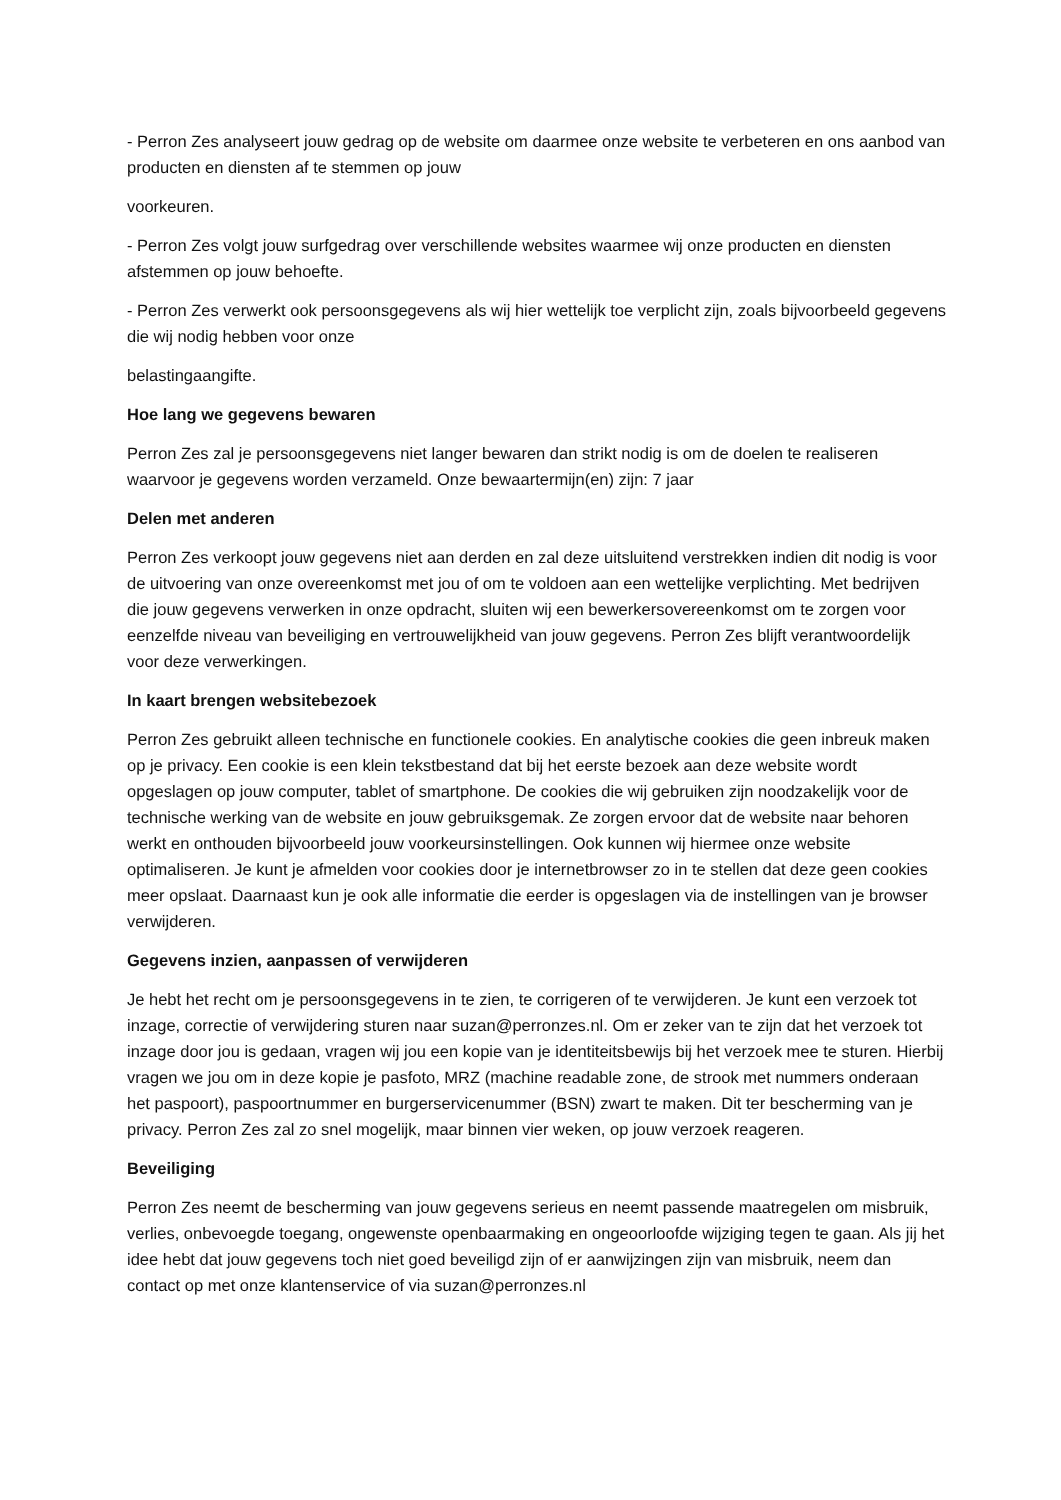- Perron Zes analyseert jouw gedrag op de website om daarmee onze website te verbeteren en ons aanbod van producten en diensten af te stemmen op jouw
voorkeuren.
- Perron Zes volgt jouw surfgedrag over verschillende websites waarmee wij onze producten en diensten afstemmen op jouw behoefte.
- Perron Zes verwerkt ook persoonsgegevens als wij hier wettelijk toe verplicht zijn, zoals bijvoorbeeld gegevens die wij nodig hebben voor onze
belastingaangifte.
Hoe lang we gegevens bewaren
Perron Zes zal je persoonsgegevens niet langer bewaren dan strikt nodig is om de doelen te realiseren waarvoor je gegevens worden verzameld. Onze bewaartermijn(en) zijn: 7 jaar
Delen met anderen
Perron Zes verkoopt jouw gegevens niet aan derden en zal deze uitsluitend verstrekken indien dit nodig is voor de uitvoering van onze overeenkomst met jou of om te voldoen aan een wettelijke verplichting. Met bedrijven die jouw gegevens verwerken in onze opdracht, sluiten wij een bewerkersovereenkomst om te zorgen voor eenzelfde niveau van beveiliging en vertrouwelijkheid van jouw gegevens. Perron Zes blijft verantwoordelijk voor deze verwerkingen.
In kaart brengen websitebezoek
Perron Zes gebruikt alleen technische en functionele cookies. En analytische cookies die geen inbreuk maken op je privacy. Een cookie is een klein tekstbestand dat bij het eerste bezoek aan deze website wordt opgeslagen op jouw computer, tablet of smartphone. De cookies die wij gebruiken zijn noodzakelijk voor de technische werking van de website en jouw gebruiksgemak. Ze zorgen ervoor dat de website naar behoren werkt en onthouden bijvoorbeeld jouw voorkeursinstellingen. Ook kunnen wij hiermee onze website optimaliseren. Je kunt je afmelden voor cookies door je internetbrowser zo in te stellen dat deze geen cookies meer opslaat. Daarnaast kun je ook alle informatie die eerder is opgeslagen via de instellingen van je browser verwijderen.
Gegevens inzien, aanpassen of verwijderen
Je hebt het recht om je persoonsgegevens in te zien, te corrigeren of te verwijderen. Je kunt een verzoek tot inzage, correctie of verwijdering sturen naar suzan@perronzes.nl. Om er zeker van te zijn dat het verzoek tot inzage door jou is gedaan, vragen wij jou een kopie van je identiteitsbewijs bij het verzoek mee te sturen. Hierbij vragen we jou om in deze kopie je pasfoto, MRZ (machine readable zone, de strook met nummers onderaan het paspoort), paspoortnummer en burgerservicenummer (BSN) zwart te maken. Dit ter bescherming van je privacy. Perron Zes zal zo snel mogelijk, maar binnen vier weken, op jouw verzoek reageren.
Beveiliging
Perron Zes neemt de bescherming van jouw gegevens serieus en neemt passende maatregelen om misbruik, verlies, onbevoegde toegang, ongewenste openbaarmaking en ongeoorloofde wijziging tegen te gaan. Als jij het idee hebt dat jouw gegevens toch niet goed beveiligd zijn of er aanwijzingen zijn van misbruik, neem dan contact op met onze klantenservice of via suzan@perronzes.nl